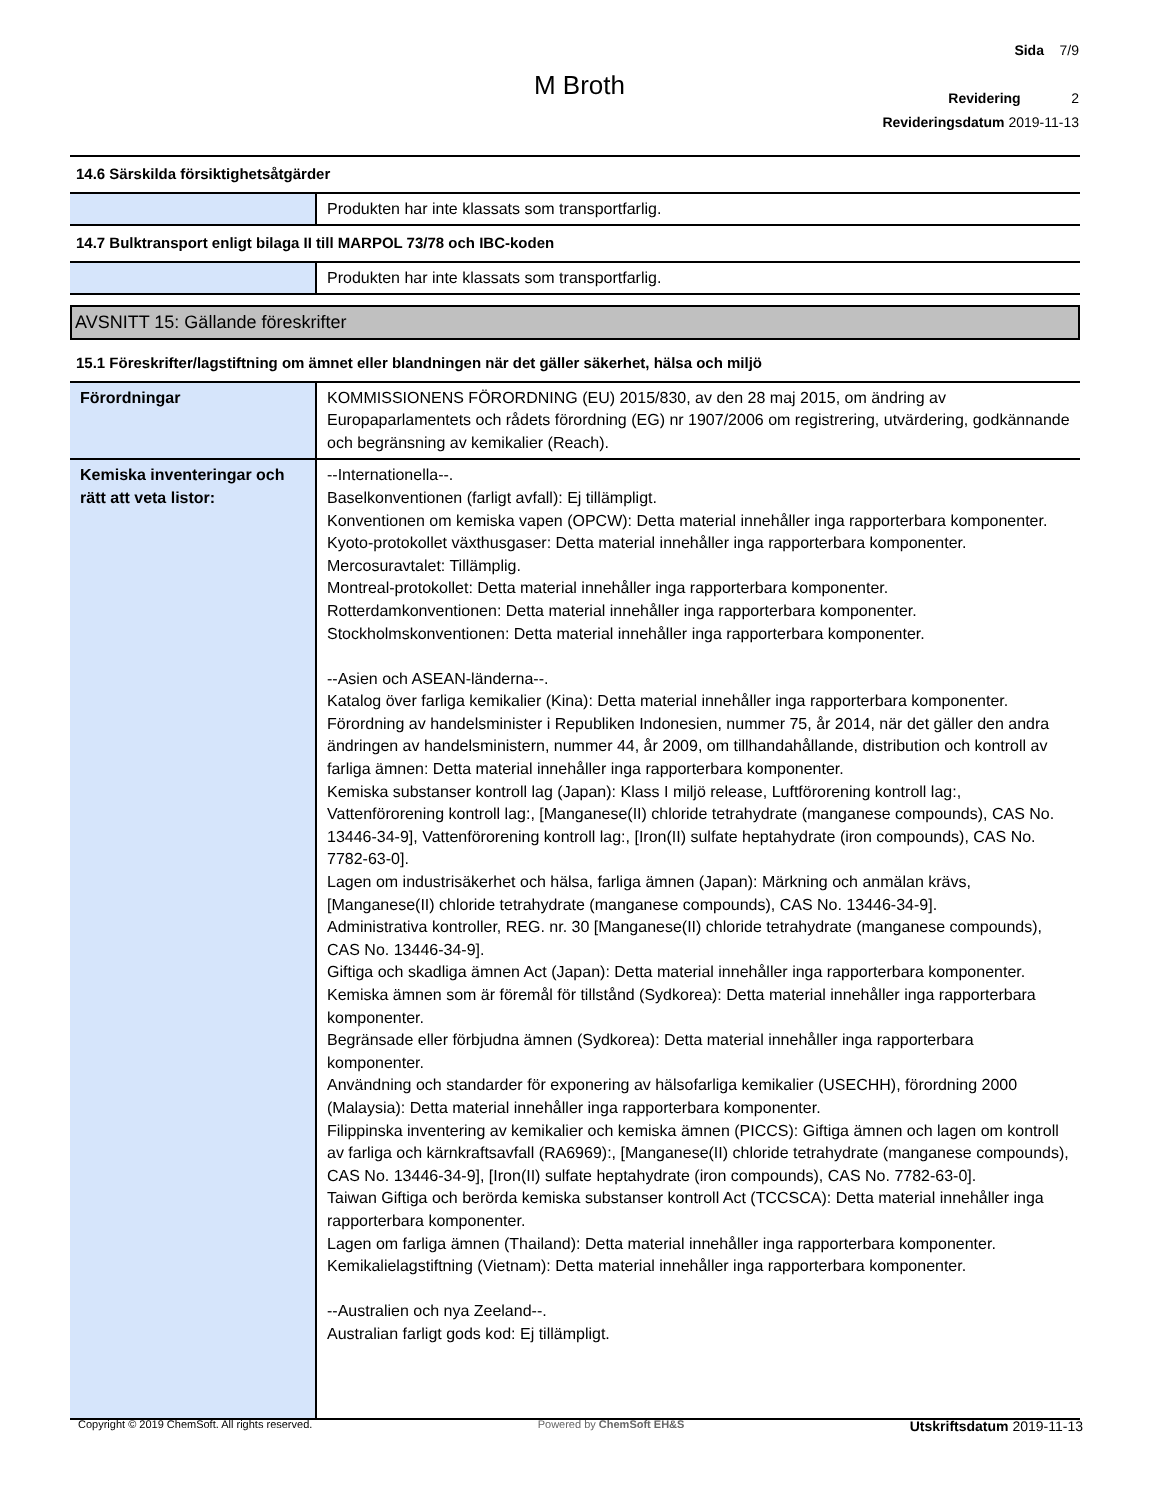Sida 7/9
Revidering 2
Revideringsdatum 2019-11-13
M Broth
14.6 Särskilda försiktighetsåtgärder
| | Produkten har inte klassats som transportfarlig. |
14.7 Bulktransport enligt bilaga II till MARPOL 73/78 och IBC-koden
| | Produkten har inte klassats som transportfarlig. |
AVSNITT 15: Gällande föreskrifter
15.1 Föreskrifter/lagstiftning om ämnet eller blandningen när det gäller säkerhet, hälsa och miljö
| Förordningar | KOMMISSIONENS FÖRORDNING (EU) 2015/830, av den 28 maj 2015, om ändring av Europaparlamentets och rådets förordning (EG) nr 1907/2006 om registrering, utvärdering, godkännande och begränsning av kemikalier (Reach). |
| Kemiska inventeringar och rätt att veta listor: | --Internationella--. Baselkonventionen (farligt avfall): Ej tillämpligt. Konventionen om kemiska vapen (OPCW): Detta material innehåller inga rapporterbara komponenter. Kyoto-protokollet växthusgaser: Detta material innehåller inga rapporterbara komponenter. Mercosuravtalet: Tillämplig. Montreal-protokollet: Detta material innehåller inga rapporterbara komponenter. Rotterdamkonventionen: Detta material innehåller inga rapporterbara komponenter. Stockholmskonventionen: Detta material innehåller inga rapporterbara komponenter. --Asien och ASEAN-länderna--. Katalog över farliga kemikalier (Kina): Detta material innehåller inga rapporterbara komponenter. Förordning av handelsminister i Republiken Indonesien, nummer 75, år 2014, när det gäller den andra ändringen av handelsministern, nummer 44, år 2009, om tillhandahållande, distribution och kontroll av farliga ämnen: Detta material innehåller inga rapporterbara komponenter. Kemiska substanser kontroll lag (Japan): Klass I miljö release, Luftförorening kontroll lag:, Vattenförorening kontroll lag:, [Manganese(II) chloride tetrahydrate (manganese compounds), CAS No. 13446-34-9], Vattenförorening kontroll lag:, [Iron(II) sulfate heptahydrate (iron compounds), CAS No. 7782-63-0]. Lagen om industrisäkerhet och hälsa, farliga ämnen (Japan): Märkning och anmälan krävs, [Manganese(II) chloride tetrahydrate (manganese compounds), CAS No. 13446-34-9]. Administrativa kontroller, REG. nr. 30 [Manganese(II) chloride tetrahydrate (manganese compounds), CAS No. 13446-34-9]. Giftiga och skadliga ämnen Act (Japan): Detta material innehåller inga rapporterbara komponenter. Kemiska ämnen som är föremål för tillstånd (Sydkorea): Detta material innehåller inga rapporterbara komponenter. Begränsade eller förbjudna ämnen (Sydkorea): Detta material innehåller inga rapporterbara komponenter. Användning och standarder för exponering av hälsofarliga kemikalier (USECHH), förordning 2000 (Malaysia): Detta material innehåller inga rapporterbara komponenter. Filippinska inventering av kemikalier och kemiska ämnen (PICCS): Giftiga ämnen och lagen om kontroll av farliga och kärnkraftsavfall (RA6969):, [Manganese(II) chloride tetrahydrate (manganese compounds), CAS No. 13446-34-9], [Iron(II) sulfate heptahydrate (iron compounds), CAS No. 7782-63-0]. Taiwan Giftiga och berörda kemiska substanser kontroll Act (TCCSCA): Detta material innehåller inga rapporterbara komponenter. Lagen om farliga ämnen (Thailand): Detta material innehåller inga rapporterbara komponenter. Kemikalielagstiftning (Vietnam): Detta material innehåller inga rapporterbara komponenter. --Australien och nya Zeeland--. Australian farligt gods kod: Ej tillämpligt. |
Copyright © 2019 ChemSoft. All rights reserved. Powered by ChemSoft EH&S Utskriftsdatum 2019-11-13